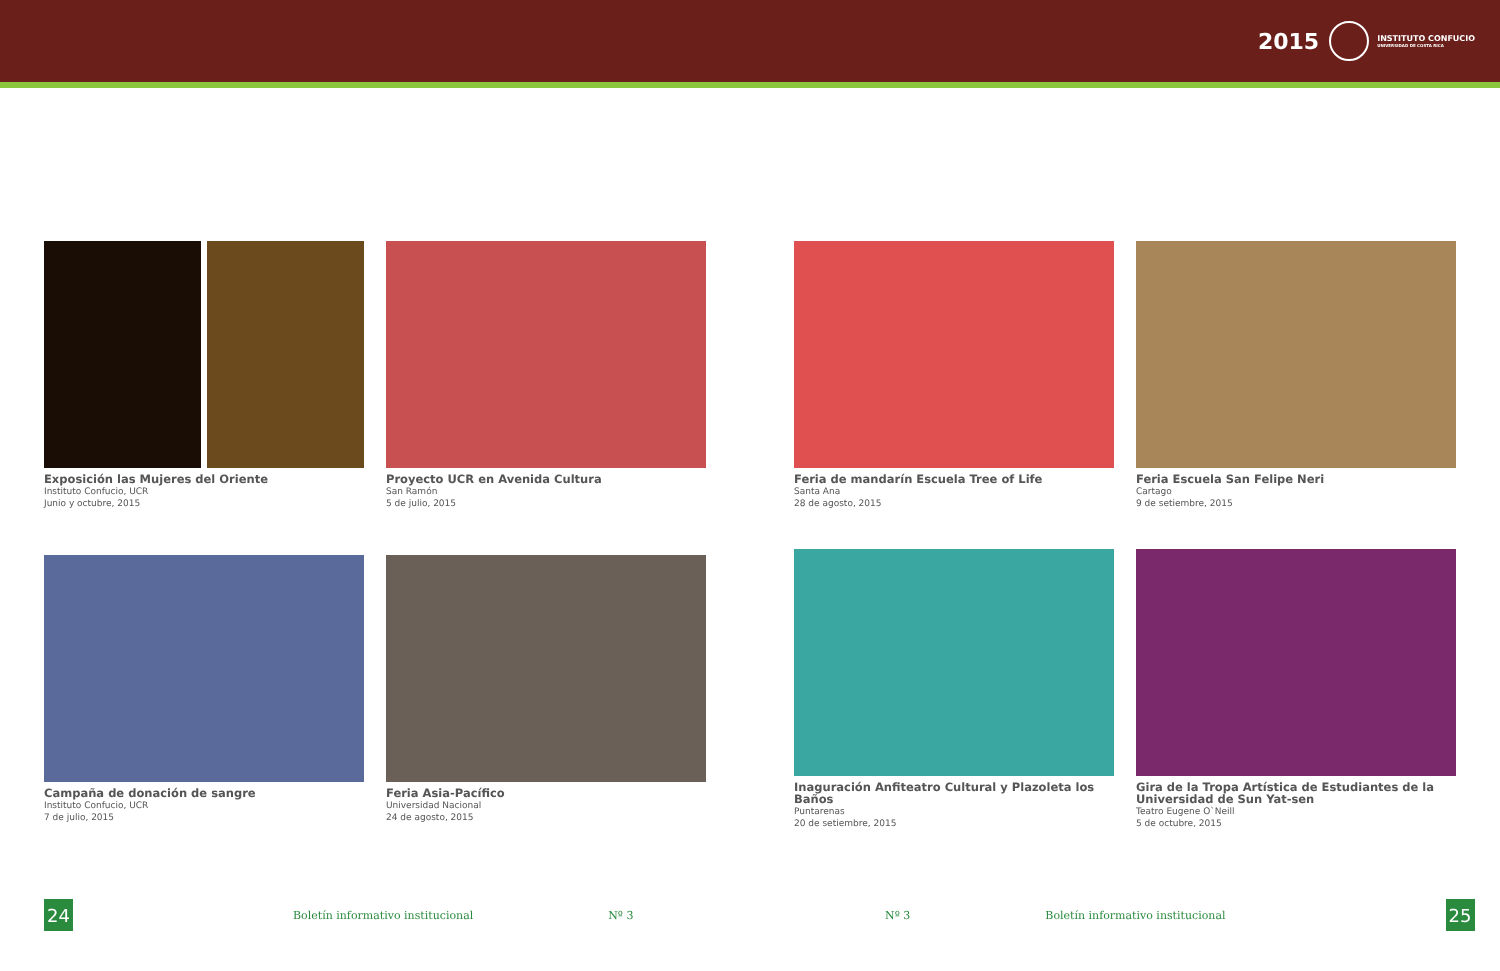2015 INSTITUTO CONFUCIO
UNIVERSIDAD DE COSTA RICA
Exposición las Mujeres del Oriente
Instituto Confucio, UCR
Junio y octubre, 2015
Proyecto UCR en Avenida Cultura
San Ramón
5 de julio, 2015
Campaña de donación de sangre
Instituto Confucio, UCR
7 de julio, 2015
Feria Asia-Pacífico
Universidad Nacional
24 de agosto, 2015
Feria de mandarín Escuela Tree of Life
Santa Ana
28 de agosto, 2015
Feria Escuela San Felipe Neri
Cartago
9 de setiembre, 2015
Inaguración Anfiteatro Cultural y Plazoleta los Baños
Puntarenas
20 de setiembre, 2015
Gira de la Tropa Artística de Estudiantes de la Universidad de Sun Yat-sen
Teatro Eugene O`Neill
5 de octubre, 2015
24 Boletín informativo institucional Nº 3 Nº 3 Boletín informativo institucional 25